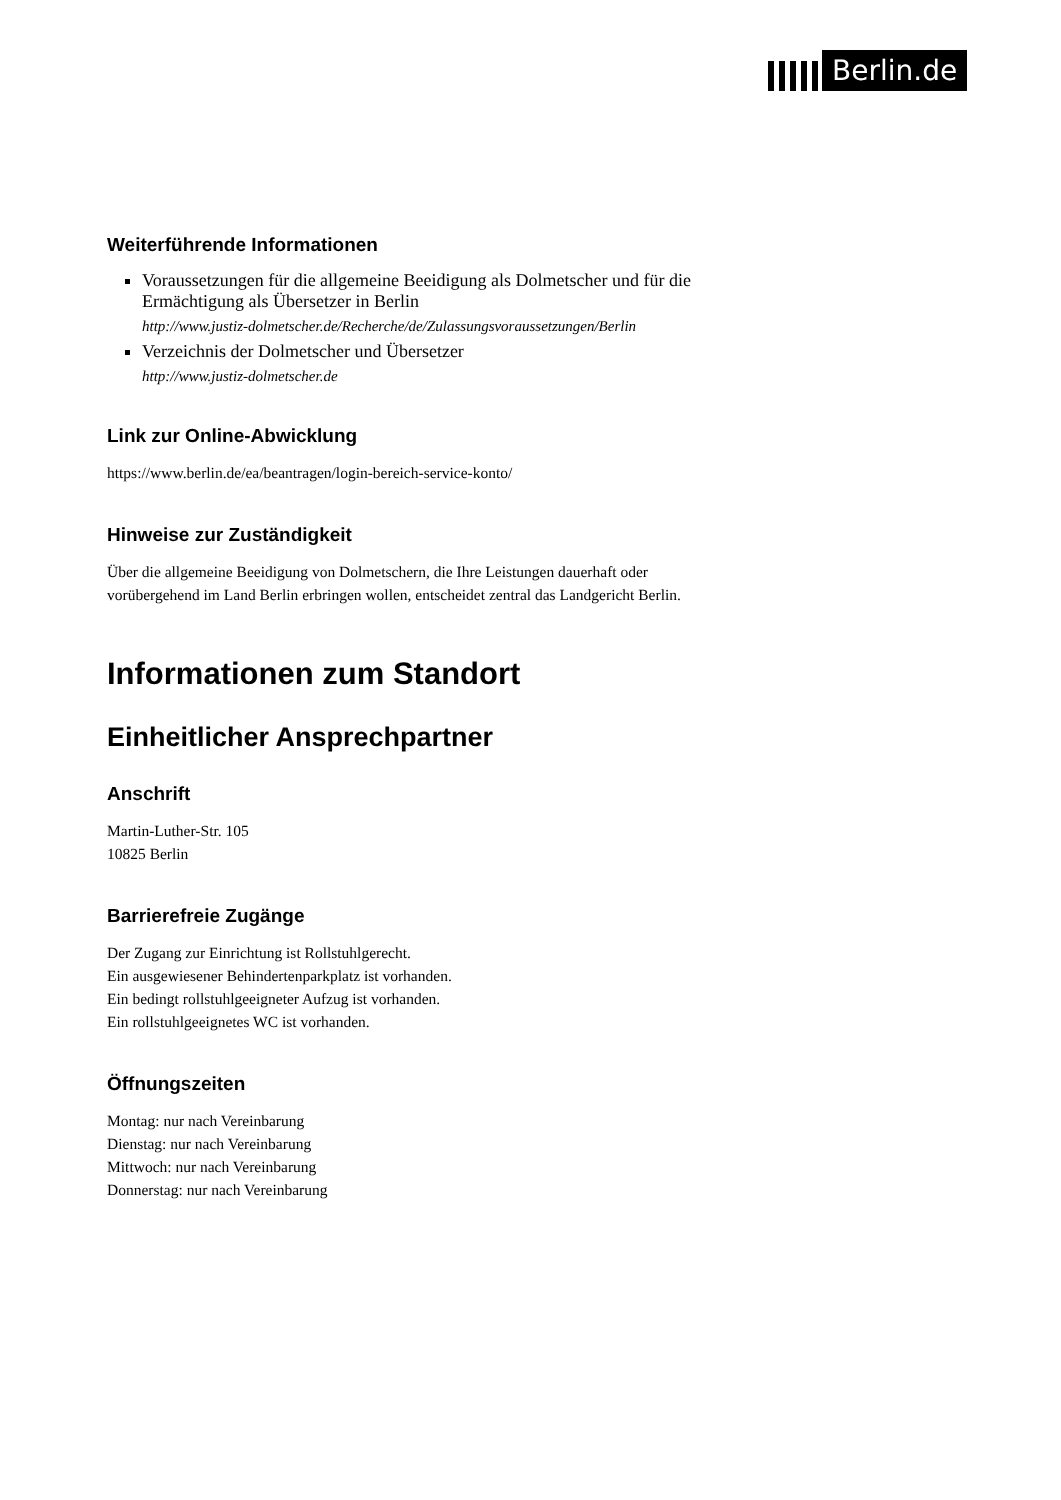Berlin.de
Weiterführende Informationen
Voraussetzungen für die allgemeine Beeidigung als Dolmetscher und für die Ermächtigung als Übersetzer in Berlin
http://www.justiz-dolmetscher.de/Recherche/de/Zulassungsvoraussetzungen/Berlin
Verzeichnis der Dolmetscher und Übersetzer
http://www.justiz-dolmetscher.de
Link zur Online-Abwicklung
https://www.berlin.de/ea/beantragen/login-bereich-service-konto/
Hinweise zur Zuständigkeit
Über die allgemeine Beeidigung von Dolmetschern, die Ihre Leistungen dauerhaft oder vorübergehend im Land Berlin erbringen wollen, entscheidet zentral das Landgericht Berlin.
Informationen zum Standort
Einheitlicher Ansprechpartner
Anschrift
Martin-Luther-Str. 105
10825 Berlin
Barrierefreie Zugänge
Der Zugang zur Einrichtung ist Rollstuhlgerecht.
Ein ausgewiesener Behindertenparkplatz ist vorhanden.
Ein bedingt rollstuhlgeeigneter Aufzug ist vorhanden.
Ein rollstuhlgeeignetes WC ist vorhanden.
Öffnungszeiten
Montag: nur nach Vereinbarung
Dienstag: nur nach Vereinbarung
Mittwoch: nur nach Vereinbarung
Donnerstag: nur nach Vereinbarung